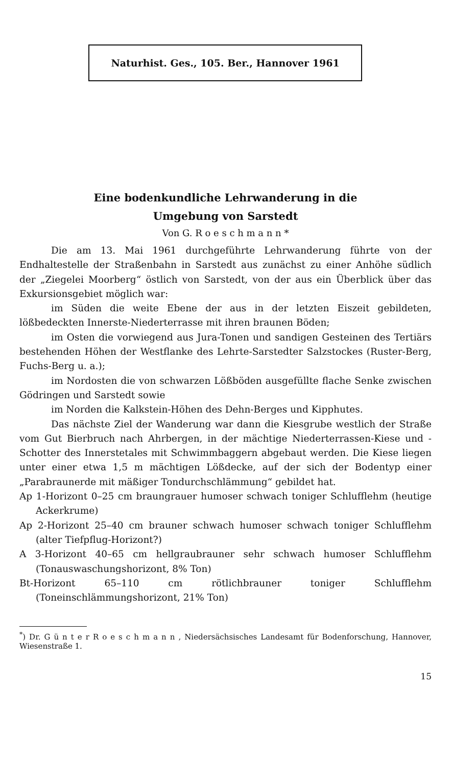Naturhist. Ges., 105. Ber., Hannover 1961
Eine bodenkundliche Lehrwanderung in die
Umgebung von Sarstedt
Von G. R o e s c h m a n n *
Die am 13. Mai 1961 durchgeführte Lehrwanderung führte von der Endhaltestelle der Straßenbahn in Sarstedt aus zunächst zu einer Anhöhe südlich der „Ziegelei Moorberg“ östlich von Sarstedt, von der aus ein Überblick über das Exkursionsgebiet möglich war:
im Süden die weite Ebene der aus in der letzten Eiszeit gebildeten, lößbedeckten Innerste-Niederterrasse mit ihren braunen Böden;
im Osten die vorwiegend aus Jura-Tonen und sandigen Gesteinen des Tertiärs bestehenden Höhen der Westflanke des Lehrte-Sarstedter Salzstockes (Ruster-Berg, Fuchs-Berg u. a.);
im Nordosten die von schwarzen Lößböden ausgefüllte flache Senke zwischen Gödringen und Sarstedt sowie
im Norden die Kalkstein-Höhen des Dehn-Berges und Kipphutes.
Das nächste Ziel der Wanderung war dann die Kiesgrube westlich der Straße vom Gut Bierbruch nach Ahrbergen, in der mächtige Niederterrassen-Kiese und -Schotter des Innerstetales mit Schwimmbaggern abgebaut werden. Die Kiese liegen unter einer etwa 1,5 m mächtigen Lößdecke, auf der sich der Bodentyp einer „Parabraunerde mit mäßiger Tondurchschlämmung“ gebildet hat.
Ap 1-Horizont 0–25 cm braungrauer humoser schwach toniger Schlufflehm (heutige Ackerkrume)
Ap 2-Horizont 25–40 cm brauner schwach humoser schwach toniger Schlufflehm (alter Tiefpflug-Horizont?)
A 3-Horizont 40–65 cm hellgraubrauner sehr schwach humoser Schlufflehm (Tonauswaschungshorizont, 8% Ton)
Bt-Horizont 65–110 cm rötlichbrauner toniger Schlufflehm (Toneinschlämmungshorizont, 21% Ton)
<sup>*</sup>) Dr. G ü n t e r R o e s c h m a n n , Niedersächsisches Landesamt für Bodenforschung, Hannover, Wiesenstraße 1.
15